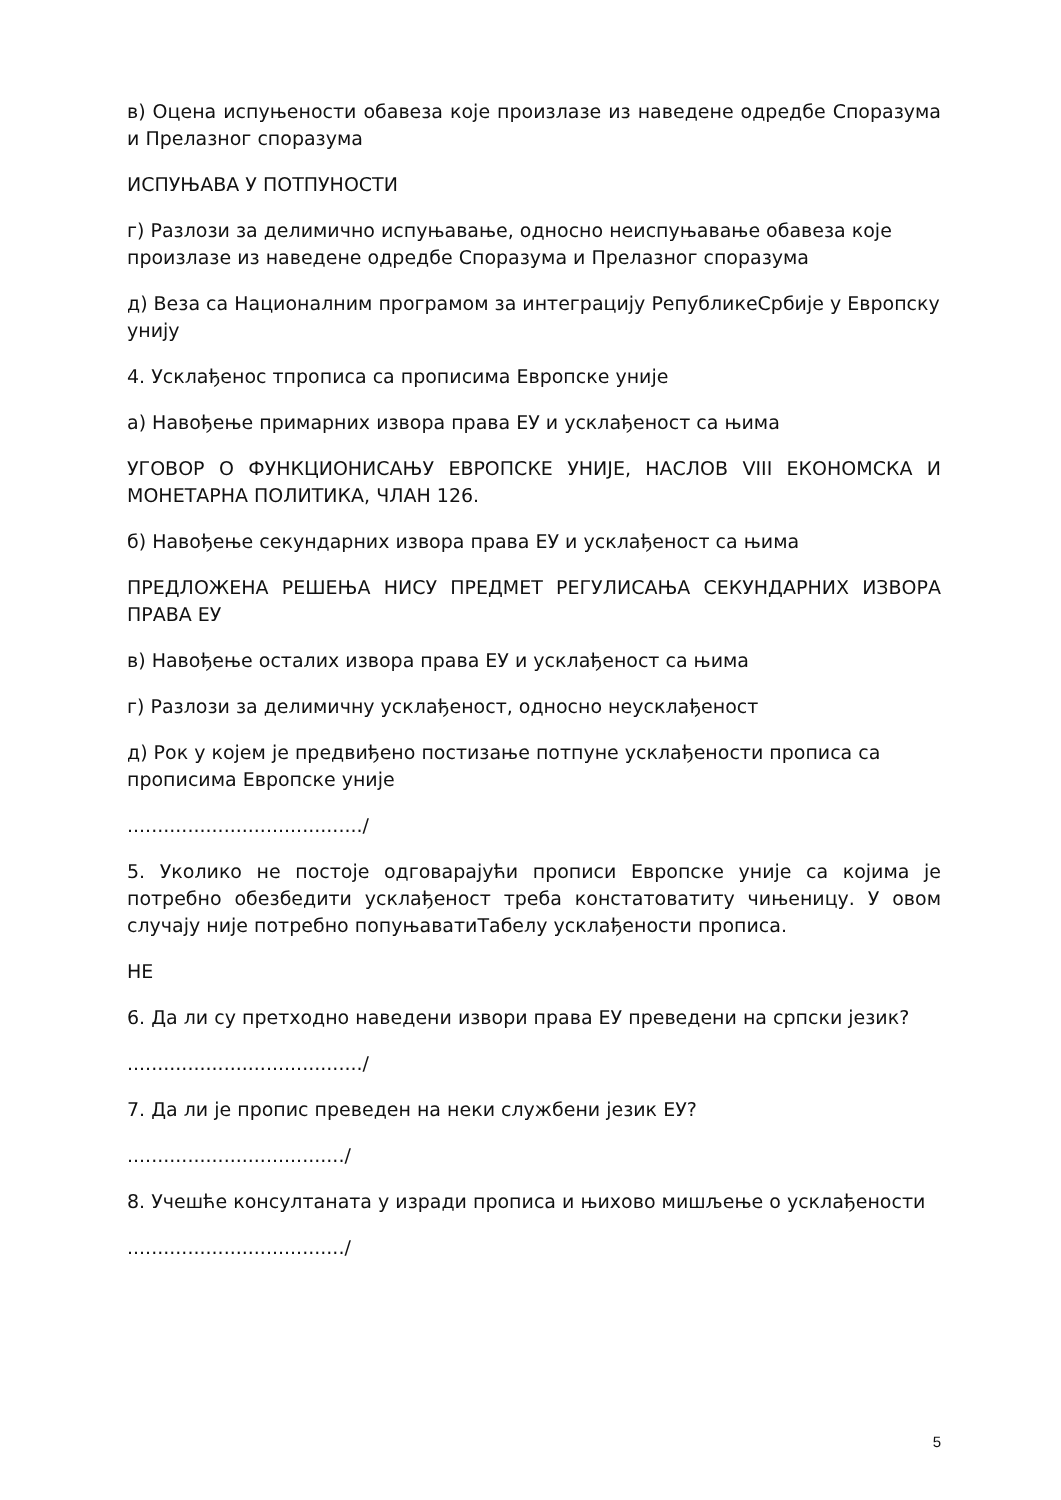в) Оцена испуњености обавеза које произлазе из наведене одредбе Споразума и Прелазног споразума
ИСПУЊАВА У ПОТПУНОСТИ
г) Разлози за делимично испуњавање, односно неиспуњавање обавеза које произлазе из наведене одредбе Споразума и Прелазног споразума
д) Веза са Националним програмом за интеграцију РепубликеСрбије у Европску унију
4. Усклађенос тпрописа са прописима Европске уније
а) Навођење примарних извора права ЕУ и усклађеност са њима
УГОВОР О ФУНКЦИОНИСАЊУ ЕВРОПСКЕ УНИЈЕ, НАСЛОВ VIII ЕКОНОМСКА И МОНЕТАРНА ПОЛИТИКА, ЧЛАН 126.
б) Навођење секундарних извора права ЕУ и усклађеност са њима
ПРЕДЛОЖЕНА РЕШЕЊА НИСУ ПРЕДМЕТ РЕГУЛИСАЊА СЕКУНДАРНИХ ИЗВОРА ПРАВА ЕУ
в) Навођење осталих извора права ЕУ и усклађеност са њима
г) Разлози за делимичну усклађеност, односно неусклађеност
д) Рок у којем је предвиђено постизање потпуне усклађености прописа са прописима Европске уније
......................................./
5. Уколико не постоје одговарајући прописи Европске уније са којима је потребно обезбедити усклађеност треба констатоватиту чињеницу. У овом случају није потребно попуњаватиТабелу усклађености прописа.
НЕ
6. Да ли су претходно наведени извори права ЕУ преведени на српски језик?
......................................./
7. Да ли је пропис преведен на неки службени језик ЕУ?
..................................../
8. Учешће консултаната у изради прописа и њихово мишљење о усклађености
..................................../
5